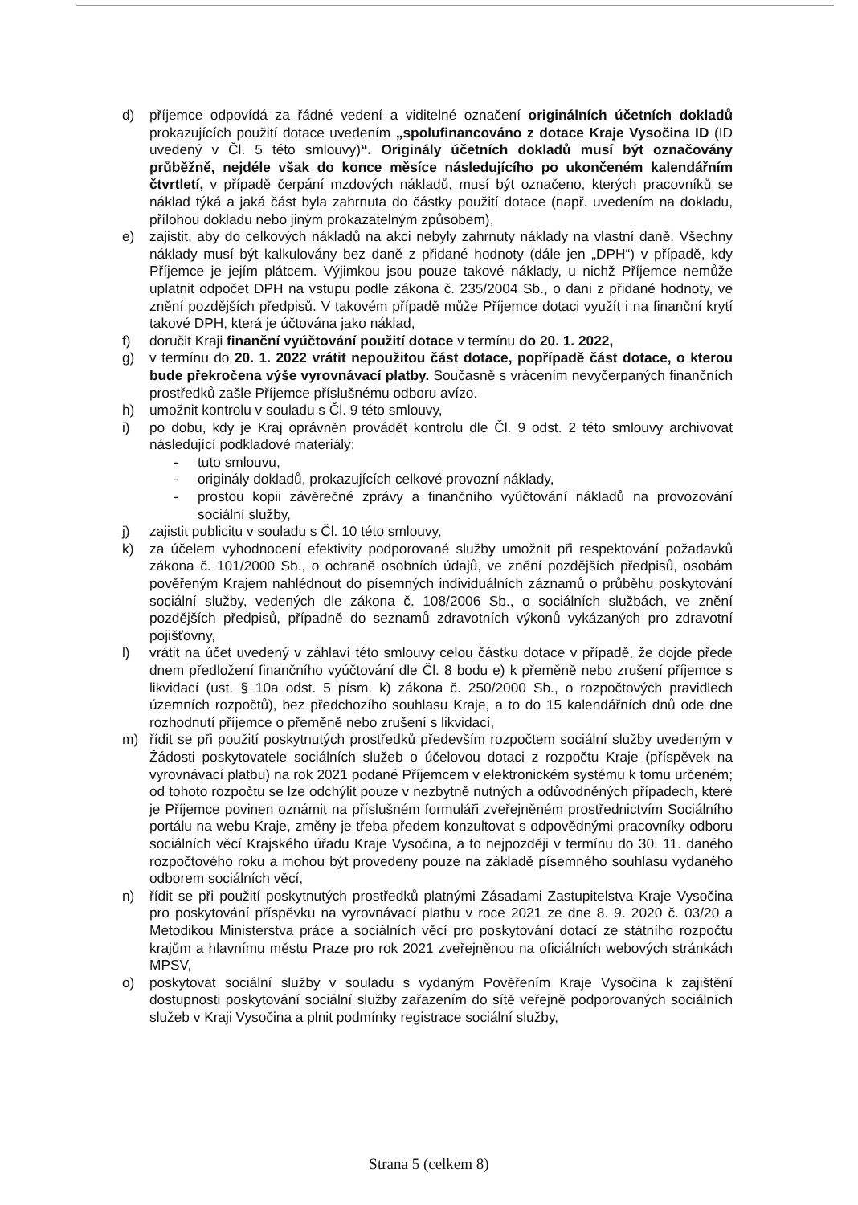d) příjemce odpovídá za řádné vedení a viditelné označení originálních účetních dokladů prokazujících použití dotace uvedením „spolufinancováno z dotace Kraje Vysočina ID (ID uvedený v Čl. 5 této smlouvy)“. Originály účetních dokladů musí být označovány průběžně, nejdéle však do konce měsíce následujícího po ukončeném kalendářním čtvrtletí, v případě čerpání mzdových nákladů, musí být označeno, kterých pracovníků se náklad týká a jaká část byla zahrnuta do částky použití dotace (např. uvedením na dokladu, přílohou dokladu nebo jiným prokazatelným způsobem),
e) zajistit, aby do celkových nákladů na akci nebyly zahrnuty náklady na vlastní daně. Všechny náklady musí být kalkulovány bez daně z přidané hodnoty (dále jen „DPH“) v případě, kdy Příjemce je jejím plátcem. Výjimkou jsou pouze takové náklady, u nichž Příjemce nemůže uplatnit odpočet DPH na vstupu podle zákona č. 235/2004 Sb., o dani z přidané hodnoty, ve znění pozdějších předpisů. V takovém případě může Příjemce dotaci využít i na finanční krytí takové DPH, která je účtována jako náklad,
f) doručit Kraji finanční vyúčtování použití dotace v termínu do 20. 1. 2022,
g) v termínu do 20. 1. 2022 vrátit nepoužitou část dotace, popřípadě část dotace, o kterou bude překročena výše vyrovnávací platby. Současně s vrácením nevyčerpaných finančních prostředků zašle Příjemce příslušnému odboru avízo.
h) umožnit kontrolu v souladu s Čl. 9 této smlouvy,
i) po dobu, kdy je Kraj oprávněn provádět kontrolu dle Čl. 9 odst. 2 této smlouvy archivovat následující podkladové materiály:
- tuto smlouvu,
- originály dokladů, prokazujících celkové provozní náklady,
- prostou kopii závěrečné zprávy a finančního vyúčtování nákladů na provozování sociální služby,
j) zajistit publicitu v souladu s Čl. 10 této smlouvy,
k) za účelem vyhodnocení efektivity podporované služby umožnit při respektování požadavků zákona č. 101/2000 Sb., o ochraně osobních údajů, ve znění pozdějších předpisů, osobám pověřeným Krajem nahlédnout do písemných individuálních záznamů o průběhu poskytování sociální služby, vedených dle zákona č. 108/2006 Sb., o sociálních službách, ve znění pozdějších předpisů, případně do seznamů zdravotních výkonů vykázaných pro zdravotní pojišťovny,
l) vrátit na účet uvedený v záhlaví této smlouvy celou částku dotace v případě, že dojde přede dnem předložení finančního vyúčtování dle Čl. 8 bodu e) k přeměně nebo zrušení příjemce s likvidací (ust. § 10a odst. 5 písm. k) zákona č. 250/2000 Sb., o rozpočtových pravidlech územních rozpočtů), bez předchozího souhlasu Kraje, a to do 15 kalendářních dnů ode dne rozhodnutí příjemce o přeměně nebo zrušení s likvidací,
m) řídit se při použití poskytnutých prostředků především rozpočtem sociální služby uvedeným v Žádosti poskytovatele sociálních služeb o účelovou dotaci z rozpočtu Kraje (příspěvek na vyrovnávací platbu) na rok 2021 podané Příjemcem v elektronickém systému k tomu určeném; od tohoto rozpočtu se lze odchýlit pouze v nezbytně nutných a odůvodněných případech, které je Příjemce povinen oznámit na příslušném formuláři zveřejněném prostřednictvím Sociálního portálu na webu Kraje, změny je třeba předem konzultovat s odpovědnými pracovníky odboru sociálních věcí Krajského úřadu Kraje Vysočina, a to nejpozději v termínu do 30. 11. daného rozpočtového roku a mohou být provedeny pouze na základě písemného souhlasu vydaného odborem sociálních věcí,
n) řídit se při použití poskytnutých prostředků platnými Zásadami Zastupitelstva Kraje Vysočina pro poskytování příspěvku na vyrovnávací platbu v roce 2021 ze dne 8. 9. 2020 č. 03/20 a Metodikou Ministerstva práce a sociálních věcí pro poskytování dotací ze státního rozpočtu krajům a hlavnímu městu Praze pro rok 2021 zveřejněnou na oficiálních webových stránkách MPSV,
o) poskytovat sociální služby v souladu s vydaným Pověřením Kraje Vysočina k zajištění dostupnosti poskytování sociální služby zařazením do sítě veřejně podporovaných sociálních služeb v Kraji Vysočina a plnit podmínky registrace sociální služby,
Strana 5 (celkem 8)